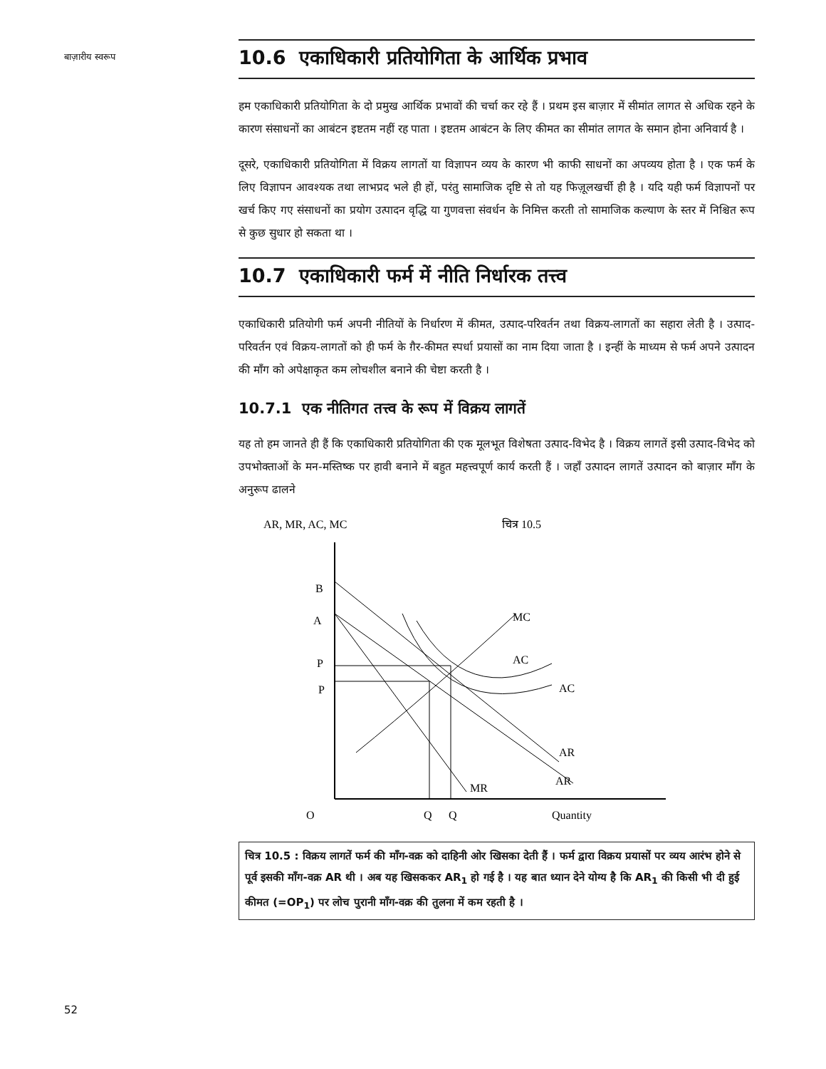बाज़ारीय स्वरूप
10.6 एकाधिकारी प्रतियोगिता के आर्थिक प्रभाव
हम एकाधिकारी प्रतियोगिता के दो प्रमुख आर्थिक प्रभावों की चर्चा कर रहे हैं । प्रथम इस बाज़ार में सीमांत लागत से अधिक रहने के कारण संसाधनों का आबंटन इष्टतम नहीं रह पाता । इष्टतम आबंटन के लिए कीमत का सीमांत लागत के समान होना अनिवार्य है ।
दूसरे, एकाधिकारी प्रतियोगिता में विक्रय लागतों या विज्ञापन व्यय के कारण भी काफी साधनों का अपव्यय होता है । एक फर्म के लिए विज्ञापन आवश्यक तथा लाभप्रद भले ही हों, परंतु सामाजिक दृष्टि से तो यह फिज़ूलखर्ची ही है । यदि यही फर्म विज्ञापनों पर खर्च किए गए संसाधनों का प्रयोग उत्पादन वृद्धि या गुणवत्ता संवर्धन के निमित्त करती तो सामाजिक कल्याण के स्तर में निश्चित रूप से कुछ सुधार हो सकता था ।
10.7 एकाधिकारी फर्म में नीति निर्धारक तत्त्व
एकाधिकारी प्रतियोगी फर्म अपनी नीतियों के निर्धारण में कीमत, उत्पाद-परिवर्तन तथा विक्रय-लागतों का सहारा लेती है । उत्पाद-परिवर्तन एवं विक्रय-लागतों को ही फर्म के ग़ैर-कीमत स्पर्धा प्रयासों का नाम दिया जाता है । इन्हीं के माध्यम से फर्म अपने उत्पादन की माँग को अपेक्षाकृत कम लोचशील बनाने की चेष्टा करती है ।
10.7.1 एक नीतिगत तत्त्व के रूप में विक्रय लागतें
यह तो हम जानते ही हैं कि एकाधिकारी प्रतियोगिता की एक मूलभूत विशेषता उत्पाद-विभेद है । विक्रय लागतें इसी उत्पाद-विभेद को उपभोक्ताओं के मन-मस्तिष्क पर हावी बनाने में बहुत महत्त्वपूर्ण कार्य करती हैं । जहाँ उत्पादन लागतें उत्पादन को बाज़ार माँग के अनुरूप ढालने
AR, MR, AC, MC
चित्र 10.5
B
A
P
P
O
Q
Q
Quantity
MC
AC
AC
AR
AR
MR
चित्र 10.5 : विक्रय लागतें फर्म की माँग-वक्र को दाहिनी ओर खिसका देती हैं । फर्म द्वारा विक्रय प्रयासों पर व्यय आरंभ होने से पूर्व इसकी माँग-वक्र AR थी । अब यह खिसककर AR<sub>1</sub> हो गई है । यह बात ध्यान देने योग्य है कि AR<sub>1</sub> की किसी भी दी हुई कीमत (=OP<sub>1</sub>) पर लोच पुरानी माँग-वक्र की तुलना में कम रहती है ।
52